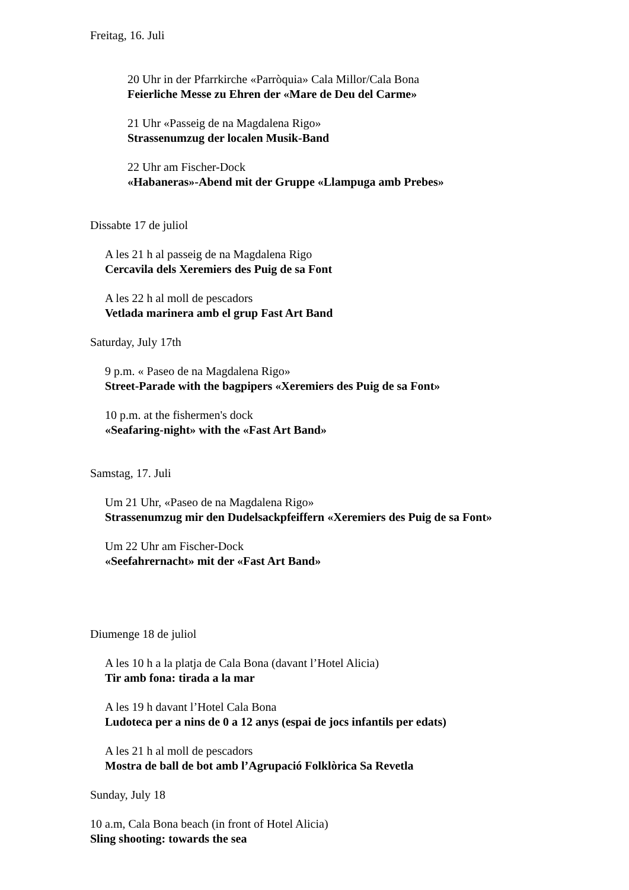Freitag, 16. Juli
20 Uhr in der Pfarrkirche «Parròquia» Cala Millor/Cala Bona
Feierliche Messe zu Ehren der «Mare de Deu del Carme»
21 Uhr «Passeig de na Magdalena Rigo»
Strassenumzug der localen Musik-Band
22 Uhr am Fischer-Dock
«Habaneras»-Abend mit der Gruppe «Llampuga amb Prebes»
Dissabte 17 de juliol
A les 21 h al passeig de na Magdalena Rigo
Cercavila dels Xeremiers des Puig de sa Font
A les 22 h al moll de pescadors
Vetlada marinera amb el grup Fast Art Band
Saturday, July 17th
9 p.m. « Paseo de na Magdalena Rigo»
Street-Parade with the bagpipers «Xeremiers des Puig de sa Font»
10 p.m. at the fishermen's dock
«Seafaring-night» with the «Fast Art Band»
Samstag, 17. Juli
Um 21 Uhr, «Paseo de na Magdalena Rigo»
Strassenumzug mir den Dudelsackpfeiffern «Xeremiers des Puig de sa Font»
Um 22 Uhr am Fischer-Dock
«Seefahrernacht» mit der «Fast Art Band»
Diumenge 18 de juliol
A les 10 h a la platja de Cala Bona (davant l’Hotel Alicia)
Tir amb fona: tirada a la mar
A les 19 h davant l’Hotel Cala Bona
Ludoteca per a nins de 0 a 12 anys (espai de jocs infantils per edats)
A les 21 h al moll de pescadors
Mostra de ball de bot amb l’Agrupació Folklòrica Sa Revetla
Sunday, July 18
10 a.m, Cala Bona beach (in front of Hotel Alicia)
Sling shooting: towards the sea